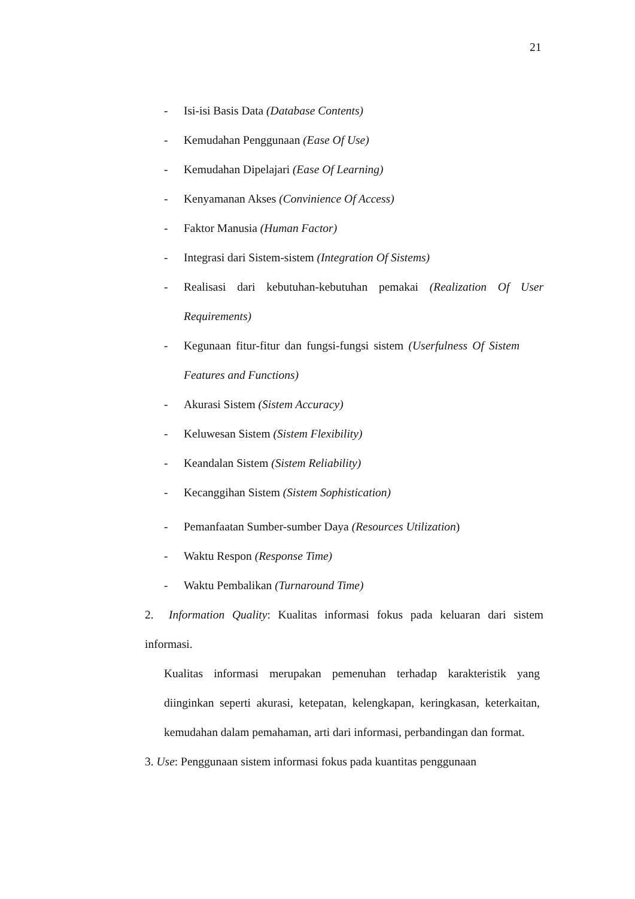21
- Isi-isi Basis Data (Database Contents)
- Kemudahan Penggunaan (Ease Of Use)
- Kemudahan Dipelajari (Ease Of Learning)
- Kenyamanan Akses (Convinience Of Access)
- Faktor Manusia (Human Factor)
- Integrasi dari Sistem-sistem (Integration Of Sistems)
- Realisasi dari kebutuhan-kebutuhan pemakai (Realization Of User Requirements)
- Kegunaan fitur-fitur dan fungsi-fungsi sistem (Userfulness Of Sistem Features and Functions)
- Akurasi Sistem (Sistem Accuracy)
- Keluwesan Sistem (Sistem Flexibility)
- Keandalan Sistem (Sistem Reliability)
- Kecanggihan Sistem (Sistem Sophistication)
- Pemanfaatan Sumber-sumber Daya (Resources Utilization)
- Waktu Respon (Response Time)
- Waktu Pembalikan (Turnaround Time)
2. Information Quality: Kualitas informasi fokus pada keluaran dari sistem informasi.
Kualitas informasi merupakan pemenuhan terhadap karakteristik yang diinginkan seperti akurasi, ketepatan, kelengkapan, keringkasan, keterkaitan, kemudahan dalam pemahaman, arti dari informasi, perbandingan dan format.
3. Use: Penggunaan sistem informasi fokus pada kuantitas penggunaan